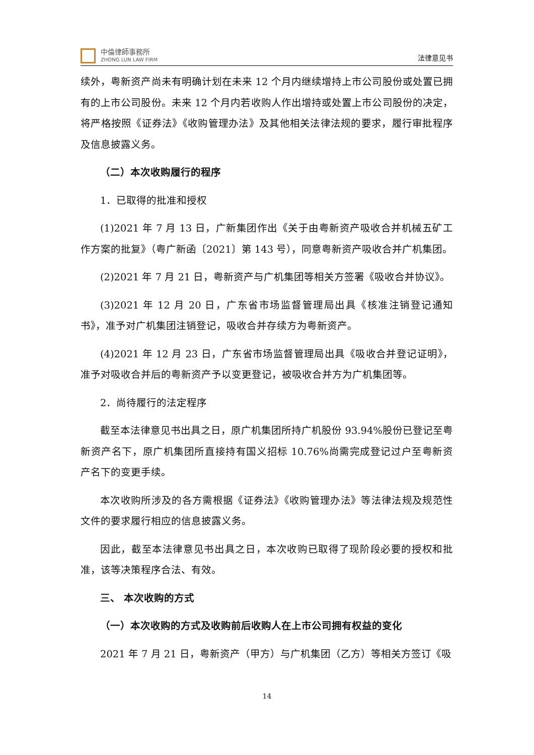中倫律師事務所
ZHONG LUN LAW FIRM
法律意见书
续外，粤新资产尚未有明确计划在未来 12 个月内继续增持上市公司股份或处置已拥有的上市公司股份。未来 12 个月内若收购人作出增持或处置上市公司股份的决定，将严格按照《证券法》《收购管理办法》及其他相关法律法规的要求，履行审批程序及信息披露义务。
（二）本次收购履行的程序
1．已取得的批准和授权
(1)2021 年 7 月 13 日，广新集团作出《关于由粤新资产吸收合并机械五矿工作方案的批复》（粤广新函〔2021〕第 143 号），同意粤新资产吸收合并广机集团。
(2)2021 年 7 月 21 日，粤新资产与广机集团等相关方签署《吸收合并协议》。
(3)2021 年 12 月 20 日，广东省市场监督管理局出具《核准注销登记通知书》，准予对广机集团注销登记，吸收合并存续方为粤新资产。
(4)2021 年 12 月 23 日，广东省市场监督管理局出具《吸收合并登记证明》，准予对吸收合并后的粤新资产予以变更登记，被吸收合并方为广机集团等。
2．尚待履行的法定程序
截至本法律意见书出具之日，原广机集团所持广机股份 93.94%股份已登记至粤新资产名下，原广机集团所直接持有国义招标 10.76%尚需完成登记过户至粤新资产名下的变更手续。
本次收购所涉及的各方需根据《证券法》《收购管理办法》等法律法规及规范性文件的要求履行相应的信息披露义务。
因此，截至本法律意见书出具之日，本次收购已取得了现阶段必要的授权和批准，该等决策程序合法、有效。
三、 本次收购的方式
（一）本次收购的方式及收购前后收购人在上市公司拥有权益的变化
2021 年 7 月 21 日，粤新资产（甲方）与广机集团（乙方）等相关方签订《吸
14